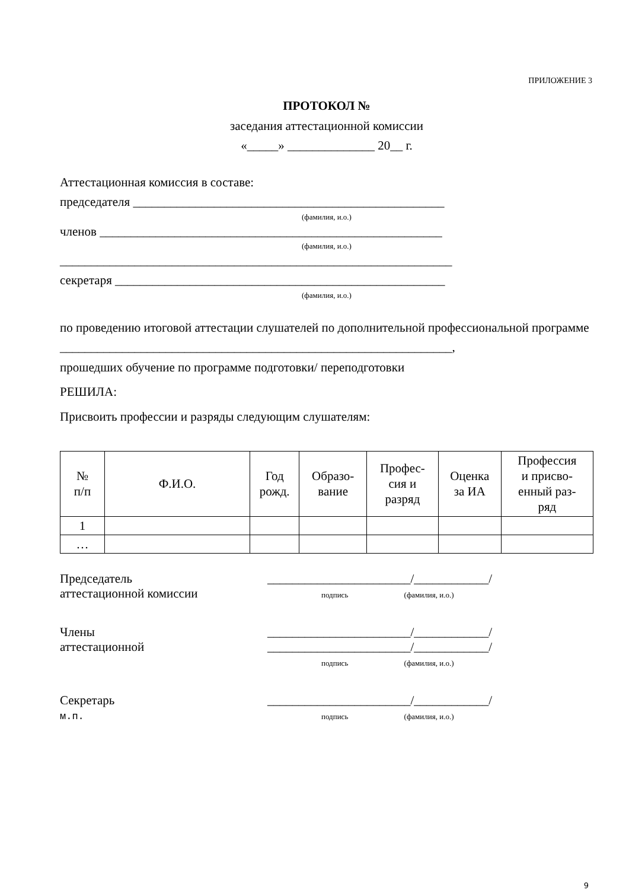ПРИЛОЖЕНИЕ 3
ПРОТОКОЛ №
заседания аттестационной комиссии
«_____» ______________ 20__ г.
Аттестационная комиссия в составе:
председателя __________________________________________________
(фамилия, и.о.)
членов _______________________________________________________
(фамилия, и.о.)
_______________________________________________________________
секретаря _____________________________________________________
(фамилия, и.о.)
по проведению итоговой аттестации слушателей по дополнительной профессиональной программе
_______________________________________________________________,
прошедших обучение по программе подготовки/ переподготовки
РЕШИЛА:
Присвоить профессии и разряды следующим слушателям:
| № п/п | Ф.И.О. | Год рожд. | Образо- вание | Профес- сия и разряд | Оценка за ИА | Профессия и присво- енный раз- ряд |
| --- | --- | --- | --- | --- | --- | --- |
| 1 | | | | | | |
| … | | | | | | |
Председатель
аттестационной комиссии
_______________________/____________/
подпись (фамилия, и.о.)
Члены
аттестационной
_______________________/____________/
_______________________/____________/
подпись (фамилия, и.о.)
Секретарь
м.п.
_______________________/____________/
подпись (фамилия, и.о.)
9